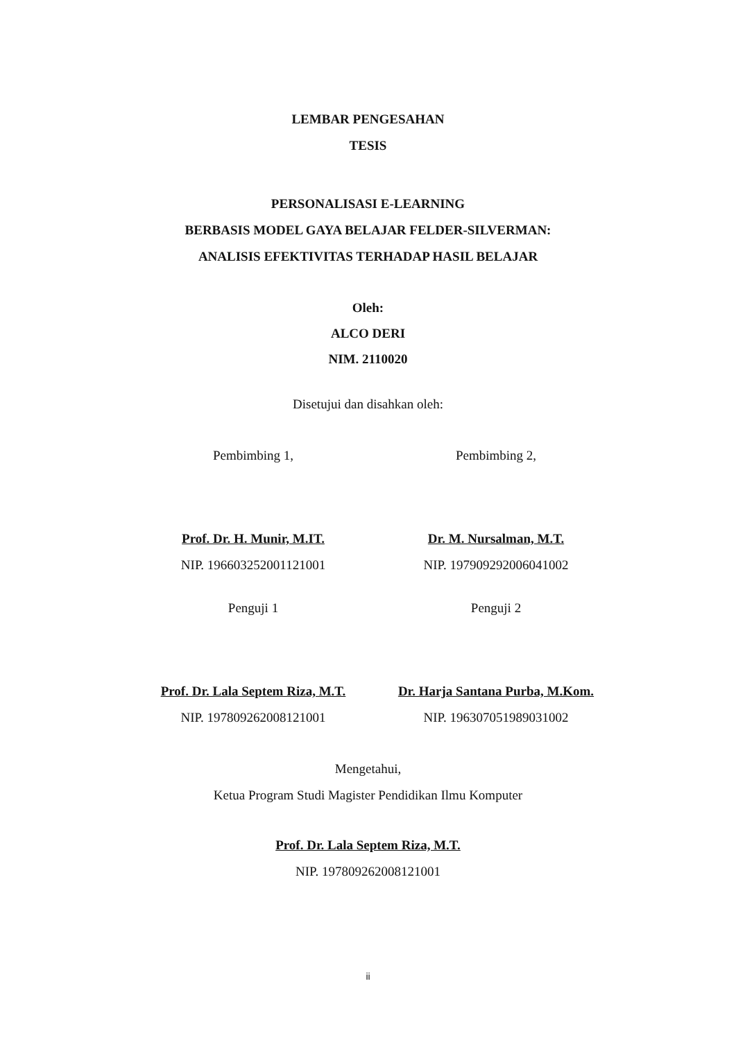LEMBAR PENGESAHAN
TESIS
PERSONALISASI E-LEARNING
BERBASIS MODEL GAYA BELAJAR FELDER-SILVERMAN:
ANALISIS EFEKTIVITAS TERHADAP HASIL BELAJAR
Oleh:
ALCO DERI
NIM. 2110020
Disetujui dan disahkan oleh:
Pembimbing 1, Pembimbing 2,
Prof. Dr. H. Munir, M.IT.
NIP. 196603252001121001
Dr. M. Nursalman, M.T.
NIP. 197909292006041002
Penguji 1 Penguji 2
Prof. Dr. Lala Septem Riza, M.T.
NIP. 197809262008121001
Dr. Harja Santana Purba, M.Kom.
NIP. 196307051989031002
Mengetahui,
Ketua Program Studi Magister Pendidikan Ilmu Komputer
Prof. Dr. Lala Septem Riza, M.T.
NIP. 197809262008121001
ii